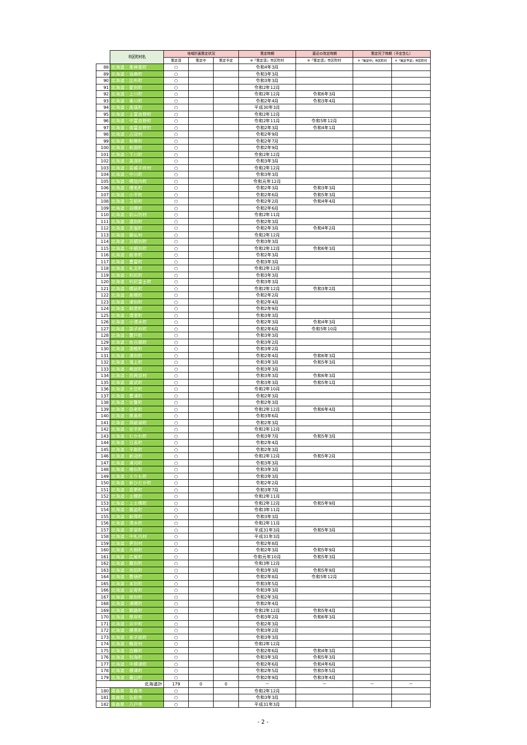| | 市区町村名 | 地域計画策定状況 | | | 策定時期 | 直近の改定時期 | 策定完了時期（予定含む） | |
| --- | --- | --- | --- | --- | --- | --- | --- | --- |
| | | 策定済 | 策定中 | 策定予定 | ※「策定済」市区町村 | ※「策定済」市区町村 | ※「策定中」市区町村 | ※「策定予定」市区町村 |
| 88 | 北海道：東神楽町 | ○ | | | 令和4年3月 | | | |
| 89 | 北海道：当麻町 | ○ | | | 令和3年3月 | | | |
| 90 | 北海道：比布町 | ○ | | | 令和3年3月 | | | |
| 91 | 北海道：愛別町 | ○ | | | 令和2年12月 | | | |
| 92 | 北海道：上川町 | ○ | | | 令和2年12月 | 令和6年3月 | | |
| 93 | 北海道：東川町 | ○ | | | 令和2年4月 | 令和3年4月 | | |
| 94 | 北海道：美瑛町 | ○ | | | 平成30年3月 | | | |
| 95 | 北海道：上富良野町 | ○ | | | 令和2年12月 | | | |
| 96 | 北海道：中富良野町 | ○ | | | 令和2年11月 | 令和5年12月 | | |
| 97 | 北海道：南富良野町 | ○ | | | 令和2年3月 | 令和4年1月 | | |
| 98 | 北海道：占冠村 | ○ | | | 令和2年9月 | | | |
| 99 | 北海道：和寒町 | ○ | | | 令和2年7月 | | | |
| 100 | 北海道：剣淵町 | ○ | | | 令和2年9月 | | | |
| 101 | 北海道：下川町 | ○ | | | 令和2年12月 | | | |
| 102 | 北海道：美深町 | ○ | | | 令和3年3月 | | | |
| 103 | 北海道：音威子府村 | ○ | | | 令和2年12月 | | | |
| 104 | 北海道：中川町 | ○ | | | 令和3年3月 | | | |
| 105 | 北海道：幌加内町 | ○ | | | 令和元年12月 | | | |
| 106 | 北海道：増毛町 | ○ | | | 令和2年3月 | 令和3年3月 | | |
| 107 | 北海道：小平町 | ○ | | | 令和2年6月 | 令和5年3月 | | |
| 108 | 北海道：苫前町 | ○ | | | 令和2年2月 | 令和4年4月 | | |
| 109 | 北海道：羽幌町 | ○ | | | 令和2年6月 | | | |
| 110 | 北海道：初山別村 | ○ | | | 令和2年11月 | | | |
| 111 | 北海道：遠別町 | ○ | | | 令和2年3月 | | | |
| 112 | 北海道：天塩町 | ○ | | | 令和2年3月 | 令和4年2月 | | |
| 113 | 北海道：猿払村 | ○ | | | 令和2年12月 | | | |
| 114 | 北海道：浜頓別町 | ○ | | | 令和3年3月 | | | |
| 115 | 北海道：中頓別町 | ○ | | | 令和2年12月 | 令和6年3月 | | |
| 116 | 北海道：枝幸町 | ○ | | | 令和2年3月 | | | |
| 117 | 北海道：豊富町 | ○ | | | 令和3年3月 | | | |
| 118 | 北海道：礼文町 | ○ | | | 令和2年12月 | | | |
| 119 | 北海道：利尻町 | ○ | | | 令和3年3月 | | | |
| 120 | 北海道：利尻富士町 | ○ | | | 令和3年3月 | | | |
| 121 | 北海道：幌延町 | ○ | | | 令和2年12月 | 令和3年2月 | | |
| 122 | 北海道：美幌町 | ○ | | | 令和2年2月 | | | |
| 123 | 北海道：津別町 | ○ | | | 令和2年4月 | | | |
| 124 | 北海道：斜里町 | ○ | | | 令和2年9月 | | | |
| 125 | 北海道：清里町 | ○ | | | 令和3年3月 | | | |
| 126 | 北海道：小清水町 | ○ | | | 令和2年3月 | 令和4年3月 | | |
| 127 | 北海道：訓子府町 | ○ | | | 令和2年6月 | 令和5年10月 | | |
| 128 | 北海道：置戸町 | ○ | | | 令和3年3月 | | | |
| 129 | 北海道：佐呂間町 | ○ | | | 令和3年2月 | | | |
| 130 | 北海道：遠軽町 | ○ | | | 令和3年2月 | | | |
| 131 | 北海道：湧別町 | ○ | | | 令和2年4月 | 令和6年3月 | | |
| 132 | 北海道：滝上町 | ○ | | | 令和3年3月 | 令和5年3月 | | |
| 133 | 北海道：興部町 | ○ | | | 令和3年3月 | | | |
| 134 | 北海道：西興部村 | ○ | | | 令和3年3月 | 令和6年3月 | | |
| 135 | 北海道：雄武町 | ○ | | | 令和3年3月 | 令和5年1月 | | |
| 136 | 北海道：大空町 | ○ | | | 令和2年10月 | | | |
| 137 | 北海道：豊浦町 | ○ | | | 令和2年3月 | | | |
| 138 | 北海道：壮瞥町 | ○ | | | 令和2年3月 | | | |
| 139 | 北海道：白老町 | ○ | | | 令和2年12月 | 令和6年4月 | | |
| 140 | 北海道：厚真町 | ○ | | | 令和3年6月 | | | |
| 141 | 北海道：洞爺湖町 | ○ | | | 令和2年3月 | | | |
| 142 | 北海道：安平町 | ○ | | | 令和2年12月 | | | |
| 143 | 北海道：むかわ町 | ○ | | | 令和3年7月 | 令和5年3月 | | |
| 144 | 北海道：日高町 | ○ | | | 令和2年4月 | | | |
| 145 | 北海道：平取町 | ○ | | | 令和2年3月 | | | |
| 146 | 北海道：新冠町 | ○ | | | 令和2年12月 | 令和5年2月 | | |
| 147 | 北海道：浦河町 | ○ | | | 令和3年3月 | | | |
| 148 | 北海道：様似町 | ○ | | | 令和3年3月 | | | |
| 149 | 北海道：えりも町 | ○ | | | 令和3年3月 | | | |
| 150 | 北海道：新ひだか町 | ○ | | | 令和2年2月 | | | |
| 151 | 北海道：音更町 | ○ | | | 令和3年7月 | | | |
| 152 | 北海道：士幌町 | ○ | | | 令和2年11月 | | | |
| 153 | 北海道：上士幌町 | ○ | | | 令和2年12月 | 令和5年9月 | | |
| 154 | 北海道：鹿追町 | ○ | | | 令和3年11月 | | | |
| 155 | 北海道：新得町 | ○ | | | 令和3年3月 | | | |
| 156 | 北海道：清水町 | ○ | | | 令和2年11月 | | | |
| 157 | 北海道：芽室町 | ○ | | | 平成31年3月 | 令和5年3月 | | |
| 158 | 北海道：中札内村 | ○ | | | 平成31年3月 | | | |
| 159 | 北海道：更別村 | ○ | | | 令和2年8月 | | | |
| 160 | 北海道：大樹町 | ○ | | | 令和2年3月 | 令和5年9月 | | |
| 161 | 北海道：広尾町 | ○ | | | 令和元年10月 | 令和5年3月 | | |
| 162 | 北海道：幕別町 | ○ | | | 令和3年12月 | | | |
| 163 | 北海道：池田町 | ○ | | | 令和3年3月 | 令和5年9月 | | |
| 164 | 北海道：豊頃町 | ○ | | | 令和2年8月 | 令和5年12月 | | |
| 165 | 北海道：本別町 | ○ | | | 令和3年5月 | | | |
| 166 | 北海道：足寄町 | ○ | | | 令和3年3月 | | | |
| 167 | 北海道：陸別町 | ○ | | | 令和2年3月 | | | |
| 168 | 北海道：浦幌町 | ○ | | | 令和2年4月 | | | |
| 169 | 北海道：釧路町 | ○ | | | 令和2年12月 | 令和5年4月 | | |
| 170 | 北海道：厚岸町 | ○ | | | 令和3年2月 | 令和6年3月 | | |
| 171 | 北海道：浜中町 | ○ | | | 令和2年3月 | | | |
| 172 | 北海道：標茶町 | ○ | | | 令和3年2月 | | | |
| 173 | 北海道：弟子屈町 | ○ | | | 令和3年3月 | | | |
| 174 | 北海道：鶴居村 | ○ | | | 令和2年12月 | | | |
| 175 | 北海道：白糠町 | ○ | | | 令和2年6月 | 令和4年3月 | | |
| 176 | 北海道：別海町 | ○ | | | 令和3年3月 | 令和5年3月 | | |
| 177 | 北海道：中標津町 | ○ | | | 令和2年6月 | 令和4年6月 | | |
| 178 | 北海道：標津町 | ○ | | | 令和2年5月 | 令和5年5月 | | |
| 179 | 北海道：羅臼町 | ○ | | | 令和2年9月 | 令和3年4月 | | |
| 北海道計 | | 179 | 0 | 0 | － | － | － | － |
| 180 | 青森県：青森市 | ○ | | | 令和2年12月 | | | |
| 181 | 青森県：弘前市 | ○ | | | 令和3年3月 | | | |
| 182 | 青森県：八戸市 | ○ | | | 平成31年3月 | | | |
- 2 -